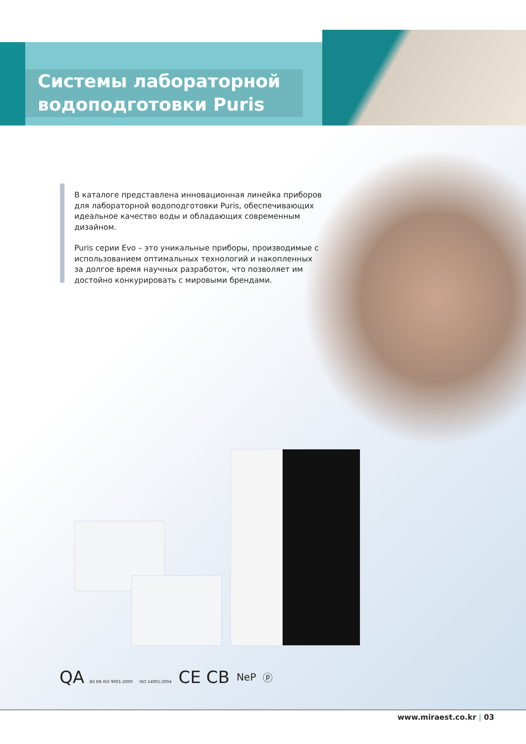Системы лабораторной
водоподготовки Puris
В каталоге представлена инновационная линейка приборов для лабораторной водоподготовки Puris, обеспечивающих идеальное качество воды и обладающих современным дизайном.
Puris серии Evo – это уникальные приборы, производимые с использованием оптимальных технологий и накопленных за долгое время научных разработок, что позволяет им достойно конкурировать с мировыми брендами.
QA BS EN ISO 9001-2000 ISO 14001:2004
CE CB
NeP ⓟ
www.miraest.co.kr | 03